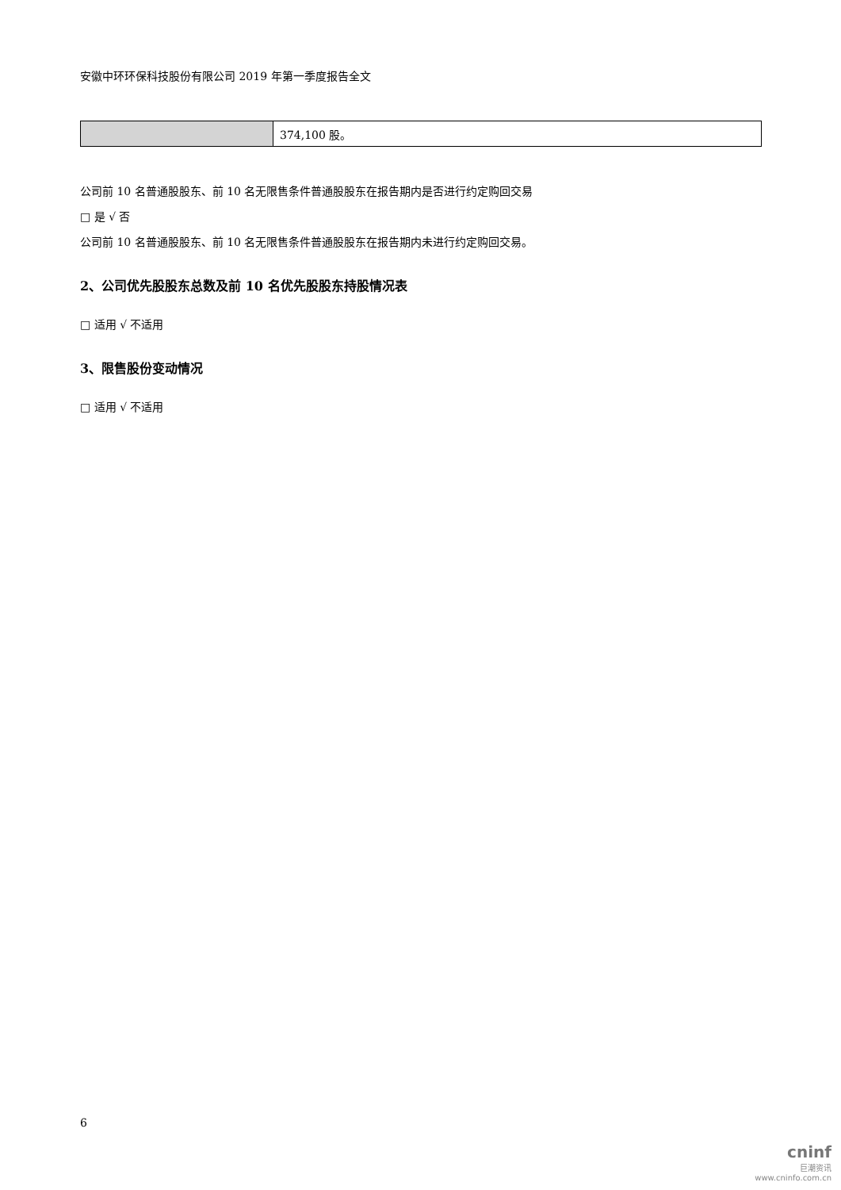安徽中环环保科技股份有限公司 2019 年第一季度报告全文
| | 374,100 股。 |
公司前 10 名普通股股东、前 10 名无限售条件普通股股东在报告期内是否进行约定购回交易
□ 是 √ 否
公司前 10 名普通股股东、前 10 名无限售条件普通股股东在报告期内未进行约定购回交易。
2、公司优先股股东总数及前 10 名优先股股东持股情况表
□ 适用 √ 不适用
3、限售股份变动情况
□ 适用 √ 不适用
6
cninf
巨潮资讯
www.cninfo.com.cn